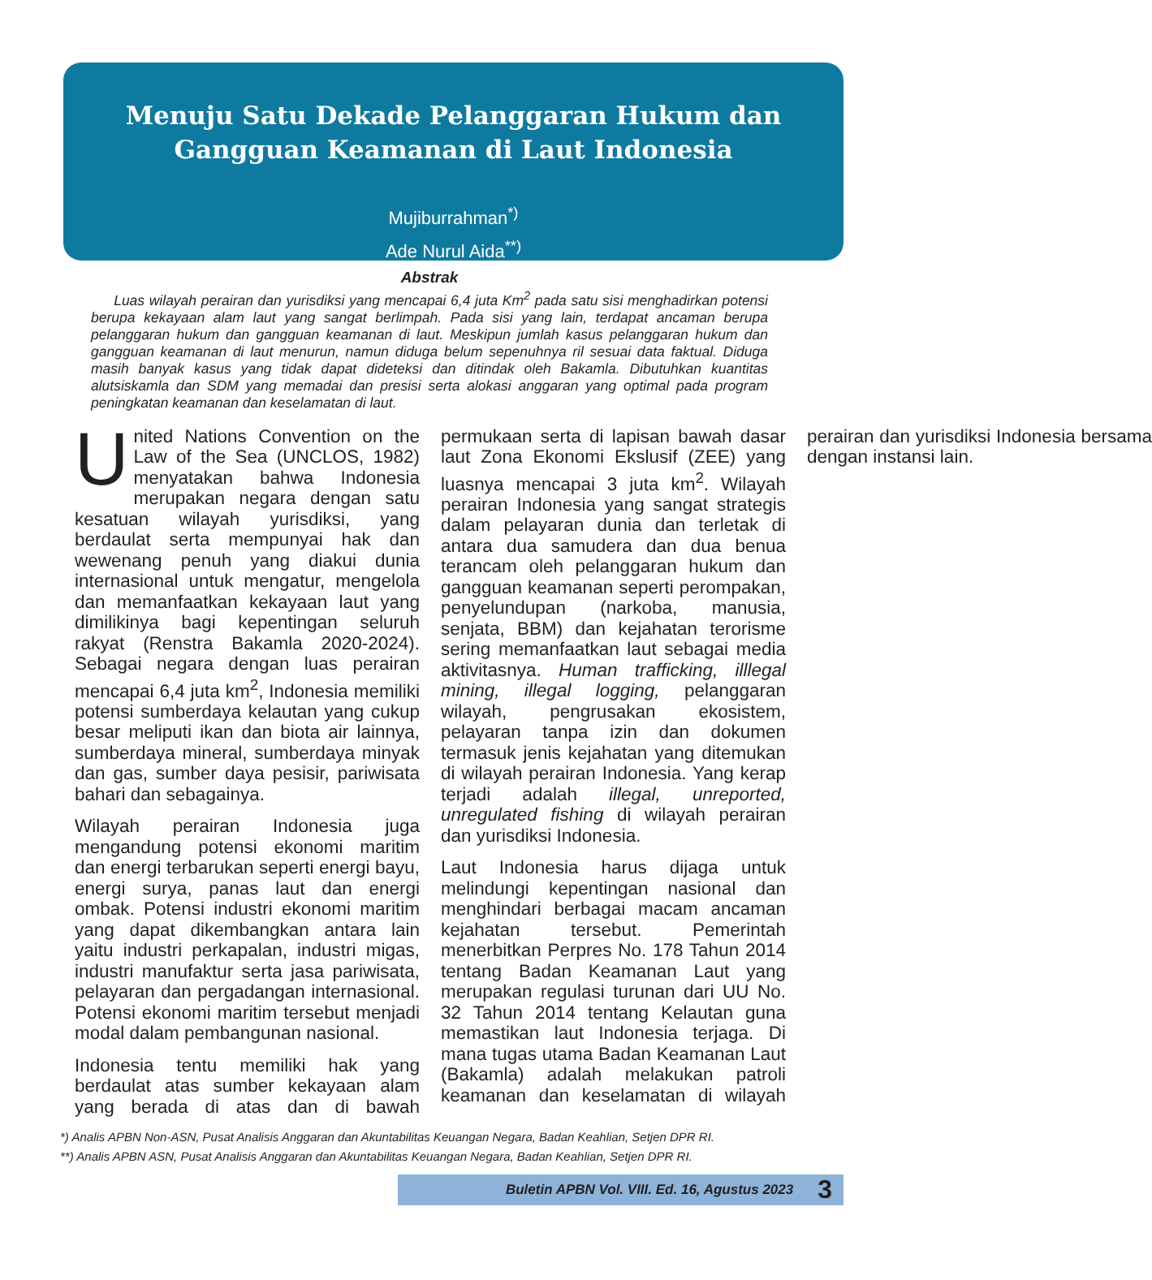Menuju Satu Dekade Pelanggaran Hukum dan Gangguan Keamanan di Laut Indonesia
Mujiburrahman<sup>*)</sup>
Ade Nurul Aida<sup>**)</sup>
Abstrak
Luas wilayah perairan dan yurisdiksi yang mencapai 6,4 juta Km<sup>2</sup> pada satu sisi menghadirkan potensi berupa kekayaan alam laut yang sangat berlimpah. Pada sisi yang lain, terdapat ancaman berupa pelanggaran hukum dan gangguan keamanan di laut. Meskipun jumlah kasus pelanggaran hukum dan gangguan keamanan di laut menurun, namun diduga belum sepenuhnya ril sesuai data faktual. Diduga masih banyak kasus yang tidak dapat dideteksi dan ditindak oleh Bakamla. Dibutuhkan kuantitas alutsiskamla dan SDM yang memadai dan presisi serta alokasi anggaran yang optimal pada program peningkatan keamanan dan keselamatan di laut.
United Nations Convention on the Law of the Sea (UNCLOS, 1982) menyatakan bahwa Indonesia merupakan negara dengan satu kesatuan wilayah yurisdiksi, yang berdaulat serta mempunyai hak dan wewenang penuh yang diakui dunia internasional untuk mengatur, mengelola dan memanfaatkan kekayaan laut yang dimilikinya bagi kepentingan seluruh rakyat (Renstra Bakamla 2020-2024). Sebagai negara dengan luas perairan mencapai 6,4 juta km<sup>2</sup>, Indonesia memiliki potensi sumberdaya kelautan yang cukup besar meliputi ikan dan biota air lainnya, sumberdaya mineral, sumberdaya minyak dan gas, sumber daya pesisir, pariwisata bahari dan sebagainya.
Wilayah perairan Indonesia juga mengandung potensi ekonomi maritim dan energi terbarukan seperti energi bayu, energi surya, panas laut dan energi ombak. Potensi industri ekonomi maritim yang dapat dikembangkan antara lain yaitu industri perkapalan, industri migas, industri manufaktur serta jasa pariwisata, pelayaran dan pergadangan internasional. Potensi ekonomi maritim tersebut menjadi modal dalam pembangunan nasional.
Indonesia tentu memiliki hak yang berdaulat atas sumber kekayaan alam yang berada di atas dan di bawah permukaan serta di lapisan bawah dasar laut Zona Ekonomi Ekslusif (ZEE) yang luasnya mencapai 3 juta km<sup>2</sup>. Wilayah perairan Indonesia yang sangat strategis dalam pelayaran dunia dan terletak di antara dua samudera dan dua benua terancam oleh pelanggaran hukum dan gangguan keamanan seperti perompakan, penyelundupan (narkoba, manusia, senjata, BBM) dan kejahatan terorisme sering memanfaatkan laut sebagai media aktivitasnya. Human trafficking, illlegal mining, illegal logging, pelanggaran wilayah, pengrusakan ekosistem, pelayaran tanpa izin dan dokumen termasuk jenis kejahatan yang ditemukan di wilayah perairan Indonesia. Yang kerap terjadi adalah illegal, unreported, unregulated fishing di wilayah perairan dan yurisdiksi Indonesia.
Laut Indonesia harus dijaga untuk melindungi kepentingan nasional dan menghindari berbagai macam ancaman kejahatan tersebut. Pemerintah menerbitkan Perpres No. 178 Tahun 2014 tentang Badan Keamanan Laut yang merupakan regulasi turunan dari UU No. 32 Tahun 2014 tentang Kelautan guna memastikan laut Indonesia terjaga. Di mana tugas utama Badan Keamanan Laut (Bakamla) adalah melakukan patroli keamanan dan keselamatan di wilayah perairan dan yurisdiksi Indonesia bersama dengan instansi lain.
*) Analis APBN Non-ASN, Pusat Analisis Anggaran dan Akuntabilitas Keuangan Negara, Badan Keahlian, Setjen DPR RI.
**) Analis APBN ASN, Pusat Analisis Anggaran dan Akuntabilitas Keuangan Negara, Badan Keahlian, Setjen DPR RI.
Buletin APBN Vol. VIII. Ed. 16, Agustus 2023 3